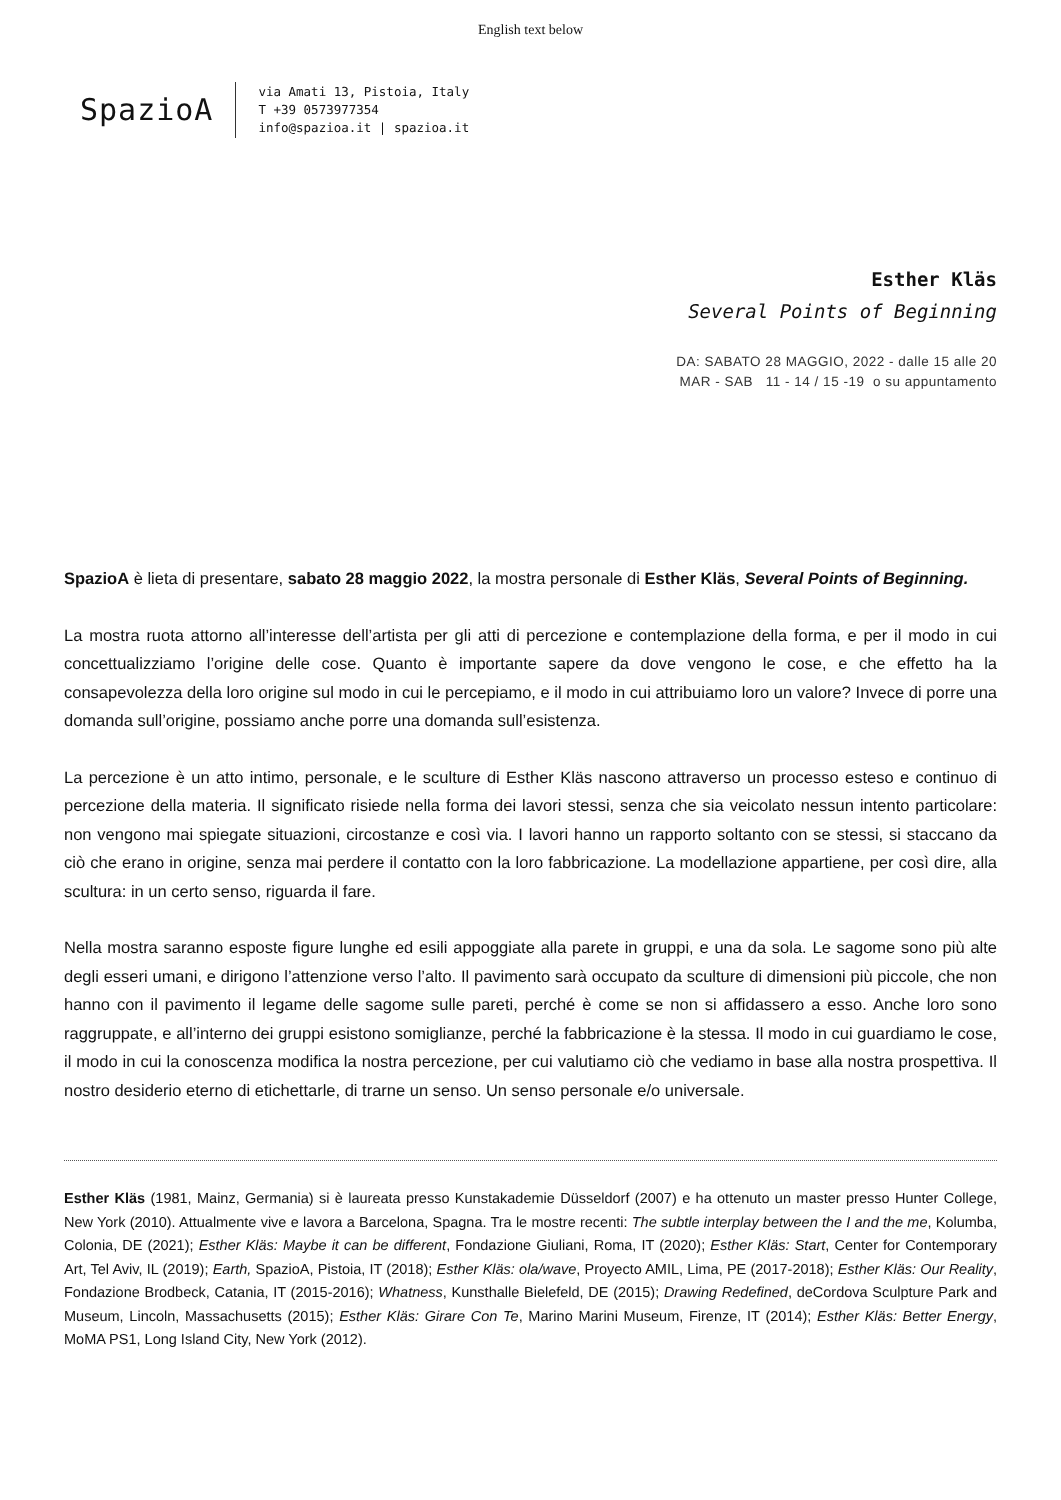English text below
SpazioA
via Amati 13, Pistoia, Italy
T +39 0573977354
info@spazioa.it | spazioa.it
Esther Kläs
Several Points of Beginning
DA: SABATO 28 MAGGIO, 2022 - dalle 15 alle 20
MAR - SAB 11 - 14 / 15 -19 o su appuntamento
SpazioA è lieta di presentare, sabato 28 maggio 2022, la mostra personale di Esther Kläs, Several Points of Beginning.
La mostra ruota attorno all’interesse dell’artista per gli atti di percezione e contemplazione della forma, e per il modo in cui concettualizziamo l’origine delle cose. Quanto è importante sapere da dove vengono le cose, e che effetto ha la consapevolezza della loro origine sul modo in cui le percepiamo, e il modo in cui attribuiamo loro un valore? Invece di porre una domanda sull’origine, possiamo anche porre una domanda sull’esistenza.
La percezione è un atto intimo, personale, e le sculture di Esther Kläs nascono attraverso un processo esteso e continuo di percezione della materia. Il significato risiede nella forma dei lavori stessi, senza che sia veicolato nessun intento particolare: non vengono mai spiegate situazioni, circostanze e così via. I lavori hanno un rapporto soltanto con se stessi, si staccano da ciò che erano in origine, senza mai perdere il contatto con la loro fabbricazione. La modellazione appartiene, per così dire, alla scultura: in un certo senso, riguarda il fare.
Nella mostra saranno esposte figure lunghe ed esili appoggiate alla parete in gruppi, e una da sola. Le sagome sono più alte degli esseri umani, e dirigono l’attenzione verso l’alto. Il pavimento sarà occupato da sculture di dimensioni più piccole, che non hanno con il pavimento il legame delle sagome sulle pareti, perché è come se non si affidassero a esso. Anche loro sono raggruppate, e all’interno dei gruppi esistono somiglianze, perché la fabbricazione è la stessa. Il modo in cui guardiamo le cose, il modo in cui la conoscenza modifica la nostra percezione, per cui valutiamo ciò che vediamo in base alla nostra prospettiva. Il nostro desiderio eterno di etichettarle, di trarne un senso. Un senso personale e/o universale.
Esther Kläs (1981, Mainz, Germania) si è laureata presso Kunstakademie Düsseldorf (2007) e ha ottenuto un master presso Hunter College, New York (2010). Attualmente vive e lavora a Barcelona, Spagna. Tra le mostre recenti: The subtle interplay between the I and the me, Kolumba, Colonia, DE (2021); Esther Kläs: Maybe it can be different, Fondazione Giuliani, Roma, IT (2020); Esther Kläs: Start, Center for Contemporary Art, Tel Aviv, IL (2019); Earth, SpazioA, Pistoia, IT (2018); Esther Kläs: ola/wave, Proyecto AMIL, Lima, PE (2017-2018); Esther Kläs: Our Reality, Fondazione Brodbeck, Catania, IT (2015-2016); Whatness, Kunsthalle Bielefeld, DE (2015); Drawing Redefined, deCordova Sculpture Park and Museum, Lincoln, Massachusetts (2015); Esther Kläs: Girare Con Te, Marino Marini Museum, Firenze, IT (2014); Esther Kläs: Better Energy, MoMA PS1, Long Island City, New York (2012).